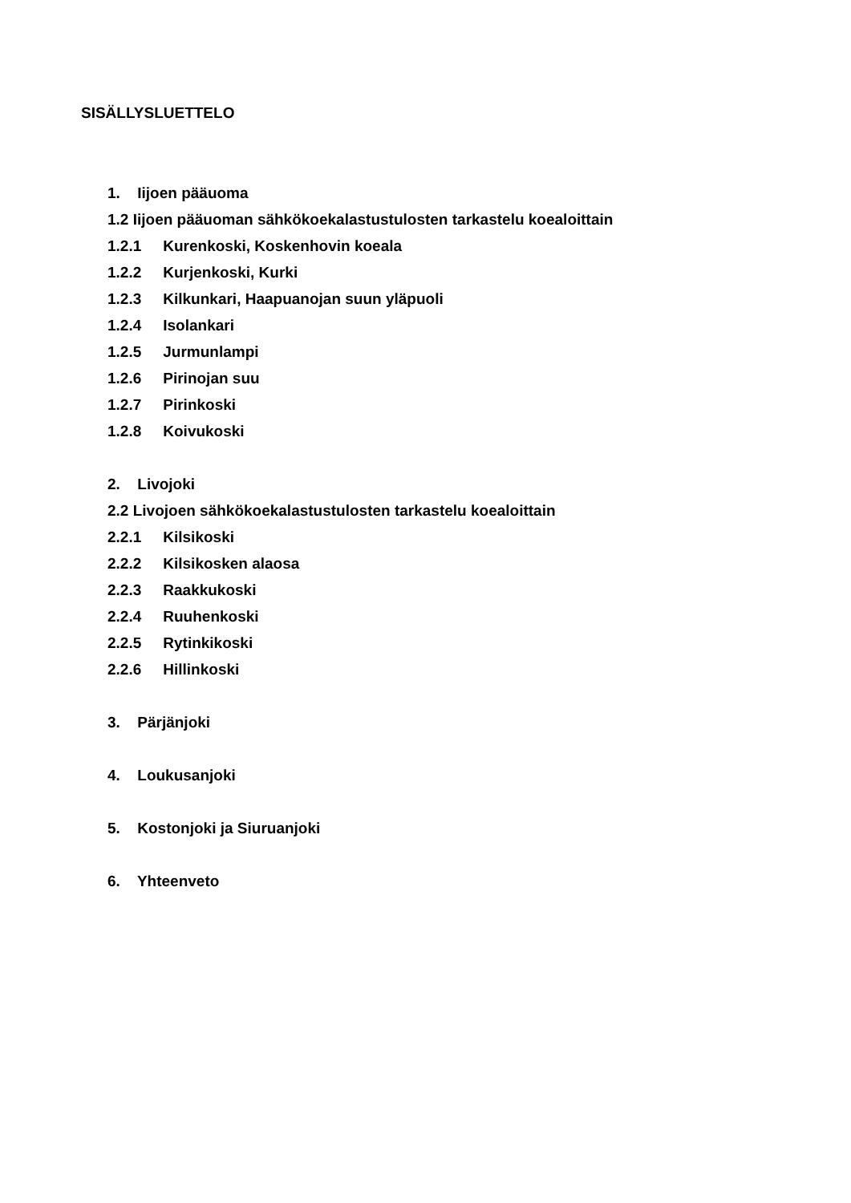SISÄLLYSLUETTELO
1. Iijoen pääuoma
1.2 Iijoen pääuoman sähkökoekalastustulosten tarkastelu koealoittain
1.2.1 Kurenkoski, Koskenhovin koeala
1.2.2 Kurjenkoski, Kurki
1.2.3 Kilkunkari, Haapuanojan suun yläpuoli
1.2.4 Isolankari
1.2.5 Jurmunlampi
1.2.6 Pirinojan suu
1.2.7 Pirinkoski
1.2.8 Koivukoski
2. Livojoki
2.2 Livojoen sähkökoekalastustulosten tarkastelu koealoittain
2.2.1 Kilsikoski
2.2.2 Kilsikosken alaosa
2.2.3 Raakkukoski
2.2.4 Ruuhenkoski
2.2.5 Rytinkikoski
2.2.6 Hillinkoski
3. Pärjänjoki
4. Loukusanjoki
5. Kostonjoki ja Siuruanjoki
6. Yhteenveto